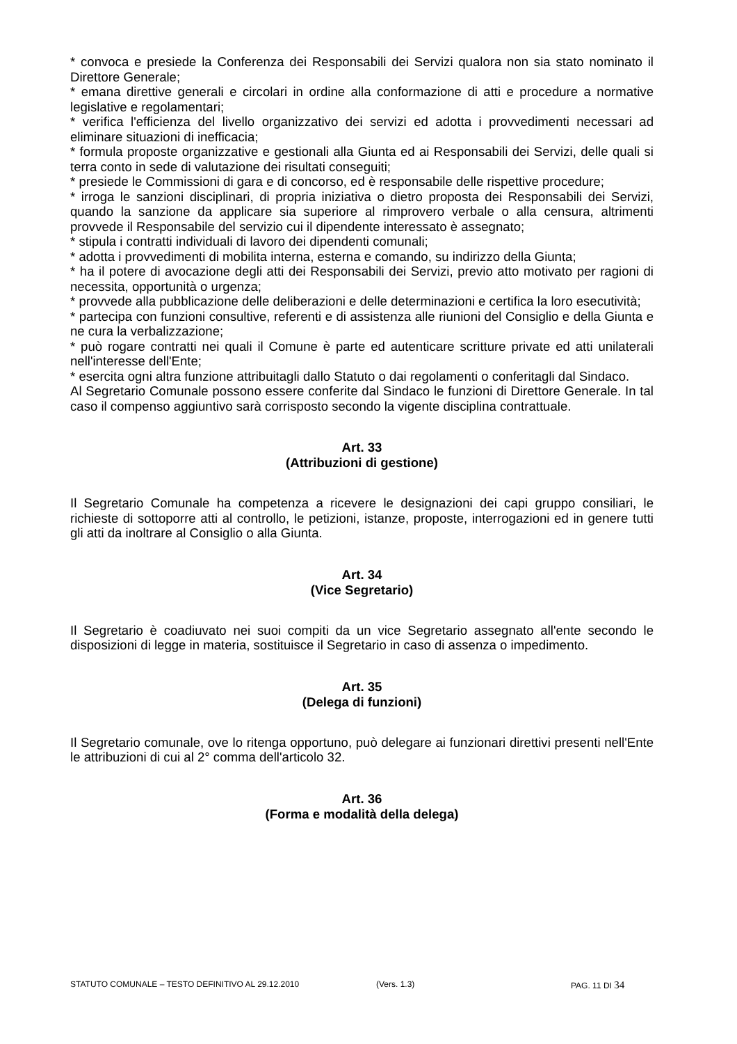* convoca e presiede la Conferenza dei Responsabili dei Servizi qualora non sia stato nominato il Direttore Generale;
* emana direttive generali e circolari in ordine alla conformazione di atti e procedure a normative legislative e regolamentari;
* verifica l'efficienza del livello organizzativo dei servizi ed adotta i provvedimenti necessari ad eliminare situazioni di inefficacia;
* formula proposte organizzative e gestionali alla Giunta ed ai Responsabili dei Servizi, delle quali si terra conto in sede di valutazione dei risultati conseguiti;
* presiede le Commissioni di gara e di concorso, ed è responsabile delle rispettive procedure;
* irroga le sanzioni disciplinari, di propria iniziativa o dietro proposta dei Responsabili dei Servizi, quando la sanzione da applicare sia superiore al rimprovero verbale o alla censura, altrimenti provvede il Responsabile del servizio cui il dipendente interessato è assegnato;
* stipula i contratti individuali di lavoro dei dipendenti comunali;
* adotta i provvedimenti di mobilita interna, esterna e comando, su indirizzo della Giunta;
* ha il potere di avocazione degli atti dei Responsabili dei Servizi, previo atto motivato per ragioni di necessita, opportunità o urgenza;
* provvede alla pubblicazione delle deliberazioni e delle determinazioni e certifica la loro esecutività;
* partecipa con funzioni consultive, referenti e di assistenza alle riunioni del Consiglio e della Giunta e ne cura la verbalizzazione;
* può rogare contratti nei quali il Comune è parte ed autenticare scritture private ed atti unilaterali nell'interesse dell'Ente;
* esercita ogni altra funzione attribuitagli dallo Statuto o dai regolamenti o conferitagli dal Sindaco.
Al Segretario Comunale possono essere conferite dal Sindaco le funzioni di Direttore Generale. In tal caso il compenso aggiuntivo sarà corrisposto secondo la vigente disciplina contrattuale.
Art. 33
(Attribuzioni di gestione)
Il Segretario Comunale ha competenza a ricevere le designazioni dei capi gruppo consiliari, le richieste di sottoporre atti al controllo, le petizioni, istanze, proposte, interrogazioni ed in genere tutti gli atti da inoltrare al Consiglio o alla Giunta.
Art. 34
(Vice Segretario)
Il Segretario è coadiuvato nei suoi compiti da un vice Segretario assegnato all'ente secondo le disposizioni di legge in materia, sostituisce il Segretario in caso di assenza o impedimento.
Art. 35
(Delega di funzioni)
Il Segretario comunale, ove lo ritenga opportuno, può delegare ai funzionari direttivi presenti nell'Ente le attribuzioni di cui al 2° comma dell'articolo 32.
Art. 36
(Forma e modalità della delega)
STATUTO COMUNALE – TESTO DEFINITIVO AL 29.12.2010 (Vers. 1.3) PAG. 11 DI 34